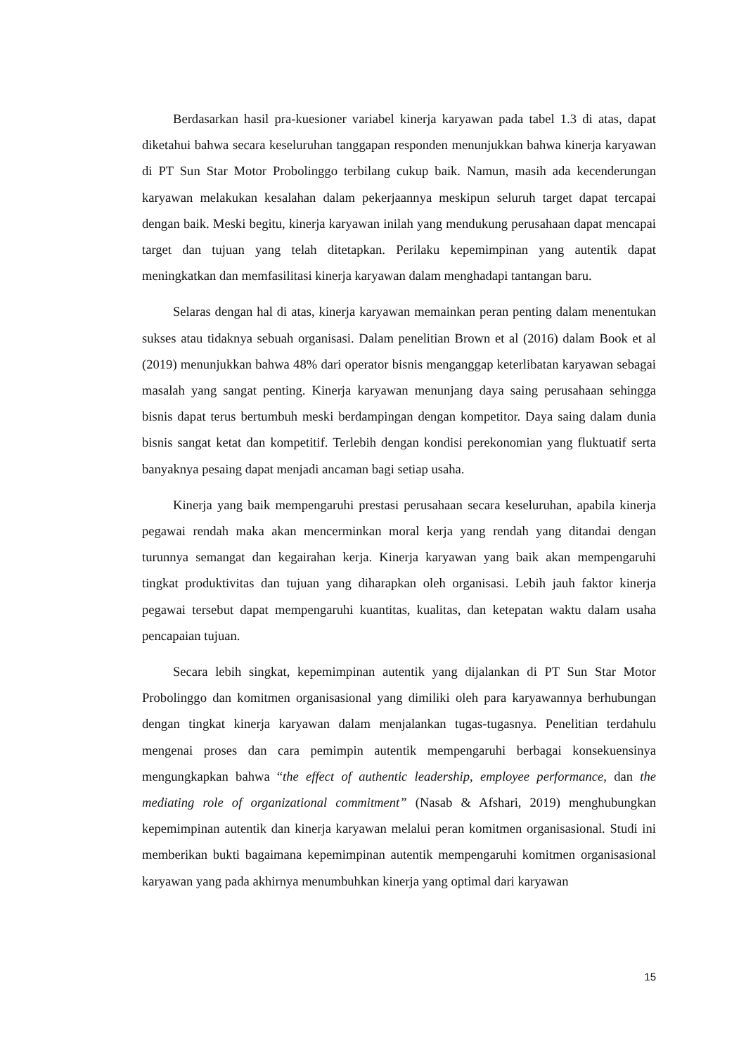Berdasarkan hasil pra-kuesioner variabel kinerja karyawan pada tabel 1.3 di atas, dapat diketahui bahwa secara keseluruhan tanggapan responden menunjukkan bahwa kinerja karyawan di PT Sun Star Motor Probolinggo terbilang cukup baik. Namun, masih ada kecenderungan karyawan melakukan kesalahan dalam pekerjaannya meskipun seluruh target dapat tercapai dengan baik. Meski begitu, kinerja karyawan inilah yang mendukung perusahaan dapat mencapai target dan tujuan yang telah ditetapkan. Perilaku kepemimpinan yang autentik dapat meningkatkan dan memfasilitasi kinerja karyawan dalam menghadapi tantangan baru.
Selaras dengan hal di atas, kinerja karyawan memainkan peran penting dalam menentukan sukses atau tidaknya sebuah organisasi. Dalam penelitian Brown et al (2016) dalam Book et al (2019) menunjukkan bahwa 48% dari operator bisnis menganggap keterlibatan karyawan sebagai masalah yang sangat penting. Kinerja karyawan menunjang daya saing perusahaan sehingga bisnis dapat terus bertumbuh meski berdampingan dengan kompetitor. Daya saing dalam dunia bisnis sangat ketat dan kompetitif. Terlebih dengan kondisi perekonomian yang fluktuatif serta banyaknya pesaing dapat menjadi ancaman bagi setiap usaha.
Kinerja yang baik mempengaruhi prestasi perusahaan secara keseluruhan, apabila kinerja pegawai rendah maka akan mencerminkan moral kerja yang rendah yang ditandai dengan turunnya semangat dan kegairahan kerja. Kinerja karyawan yang baik akan mempengaruhi tingkat produktivitas dan tujuan yang diharapkan oleh organisasi. Lebih jauh faktor kinerja pegawai tersebut dapat mempengaruhi kuantitas, kualitas, dan ketepatan waktu dalam usaha pencapaian tujuan.
Secara lebih singkat, kepemimpinan autentik yang dijalankan di PT Sun Star Motor Probolinggo dan komitmen organisasional yang dimiliki oleh para karyawannya berhubungan dengan tingkat kinerja karyawan dalam menjalankan tugas-tugasnya. Penelitian terdahulu mengenai proses dan cara pemimpin autentik mempengaruhi berbagai konsekuensinya mengungkapkan bahwa “the effect of authentic leadership, employee performance, dan the mediating role of organizational commitment” (Nasab & Afshari, 2019) menghubungkan kepemimpinan autentik dan kinerja karyawan melalui peran komitmen organisasional. Studi ini memberikan bukti bagaimana kepemimpinan autentik mempengaruhi komitmen organisasional karyawan yang pada akhirnya menumbuhkan kinerja yang optimal dari karyawan
15